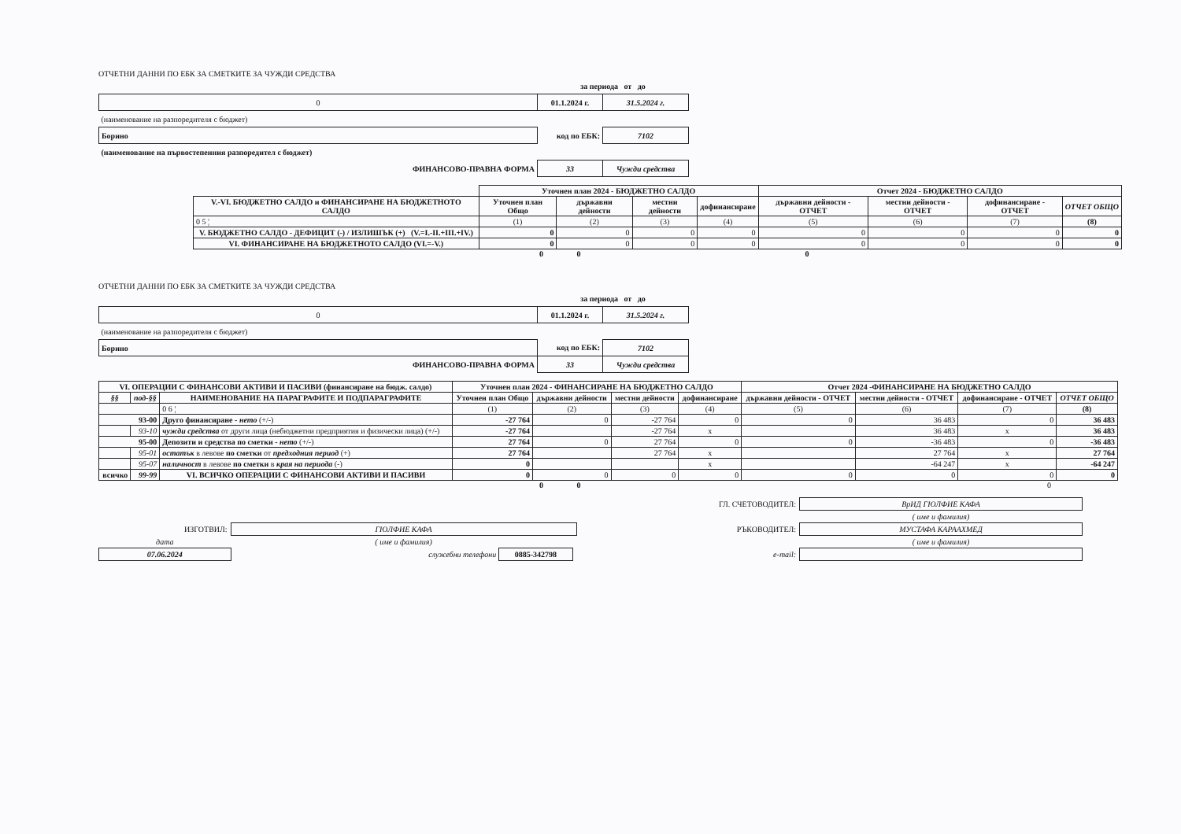ОТЧЕТНИ ДАННИ ПО ЕБК ЗА СМЕТКИТЕ ЗА ЧУЖДИ СРЕДСТВА
| | за периода от до | |
| 0 | 01.1.2024 г. | 31.5.2024 г. |
| (наименование на разпоредителя с бюджет) | | |
| Борино | код по ЕБК: | 7102 |
| (наименование на първостепенния разпоредител с бюджет) | | |
| ФИНАНСОВО-ПРАВНА ФОРМА | 33 | Чужди средства |
| | Уточнен план 2024 - БЮДЖЕТНО САЛДО | | | | Отчет 2024 - БЮДЖЕТНО САЛДО | | | |
| V.-VI. БЮДЖЕТНО САЛДО и ФИНАНСИРАНЕ НА БЮДЖЕТНОТО САЛДО | Уточнен план Общо | държавни дейности | местни дейности | дофинансиране | държавни дейности - ОТЧЕТ | местни дейности - ОТЧЕТ | дофинансиране - ОТЧЕТ | ОТЧЕТ ОБЩО |
| 0 5 ¦ | (1) | (2) | (3) | (4) | (5) | (6) | (7) | (8) |
| V. БЮДЖЕТНО САЛДО - ДЕФИЦИТ (-) / ИЗЛИШЪК (+) (V.=I.-II.+III.+IV.) | 0 | 0 | 0 | 0 | 0 | 0 | 0 | 0 |
| VI. ФИНАНСИРАНЕ НА БЮДЖЕТНОТО САЛДО (VI.=-V.) | 0 | 0 | 0 | 0 | 0 | 0 | 0 | 0 |
0 0 0
ОТЧЕТНИ ДАННИ ПО ЕБК ЗА СМЕТКИТЕ ЗА ЧУЖДИ СРЕДСТВА
| | за периода от до | |
| 0 | 01.1.2024 г. | 31.5.2024 г. |
| (наименование на разпоредителя с бюджет) | | |
| Борино | код по ЕБК: | 7102 |
| ФИНАНСОВО-ПРАВНА ФОРМА | 33 | Чужди средства |
| VI. ОПЕРАЦИИ С ФИНАНСОВИ АКТИВИ И ПАСИВИ (финансиране на бюдж. салдо) | | | Уточнен план 2024 - ФИНАНСИРАНЕ НА БЮДЖЕТНО САЛДО | | | | Отчет 2024 -ФИНАНСИРАНЕ НА БЮДЖЕТНО САЛДО | | | |
| --- | --- | --- | --- | --- | --- | --- | --- | --- | --- | --- |
| §§ | под-§§ | НАИМЕНОВАНИЕ НА ПАРАГРАФИТЕ И ПОДПАРАГРАФИТЕ | Уточнен план Общо | държавни дейности | местни дейности | дофинансиране | държавни дейности - ОТЧЕТ | местни дейности - ОТЧЕТ | дофинансиране - ОТЧЕТ | ОТЧЕТ ОБЩО |
| | | 0 6 ¦ | (1) | (2) | (3) | (4) | (5) | (6) | (7) | (8) |
| 93-00 | | Друго финансиране - нето (+/-) | -27 764 | 0 | -27 764 | 0 | 0 | 36 483 | 0 | 36 483 |
| | 93-10 | чужди средства от други лица (небюджетни предприятия и физически лица) (+/-) | -27 764 | | -27 764 | x | | 36 483 | x | 36 483 |
| 95-00 | | Депозити и средства по сметки - нето (+/-) | 27 764 | 0 | 27 764 | 0 | 0 | -36 483 | 0 | -36 483 |
| | 95-01 | остатък в левове по сметки от предходния период (+) | 27 764 | | 27 764 | x | | 27 764 | x | 27 764 |
| | 95-07 | наличност в левове по сметки в края на периода (-) | 0 | | | x | | -64 247 | x | -64 247 |
| всичко | 99-99 | VI. ВСИЧКО ОПЕРАЦИИ С ФИНАНСОВИ АКТИВИ И ПАСИВИ | 0 | 0 | 0 | 0 | 0 | 0 | 0 | 0 |
0 0 0
| | | ГЛ. СЧЕТОВОДИТЕЛ: | ВрИД ГЮЛФИЕ КАФА |
| | | | ( име и фамилия) |
| ИЗГОТВИЛ: | ГЮЛФИЕ КАФА | РЪКОВОДИТЕЛ: | МУСТАФА КАРААХМЕД |
| дата | ( име и фамилия) | | ( име и фамилия) |
| 07.06.2024 | служебни телефони 0885-342798 | e-mail: | |